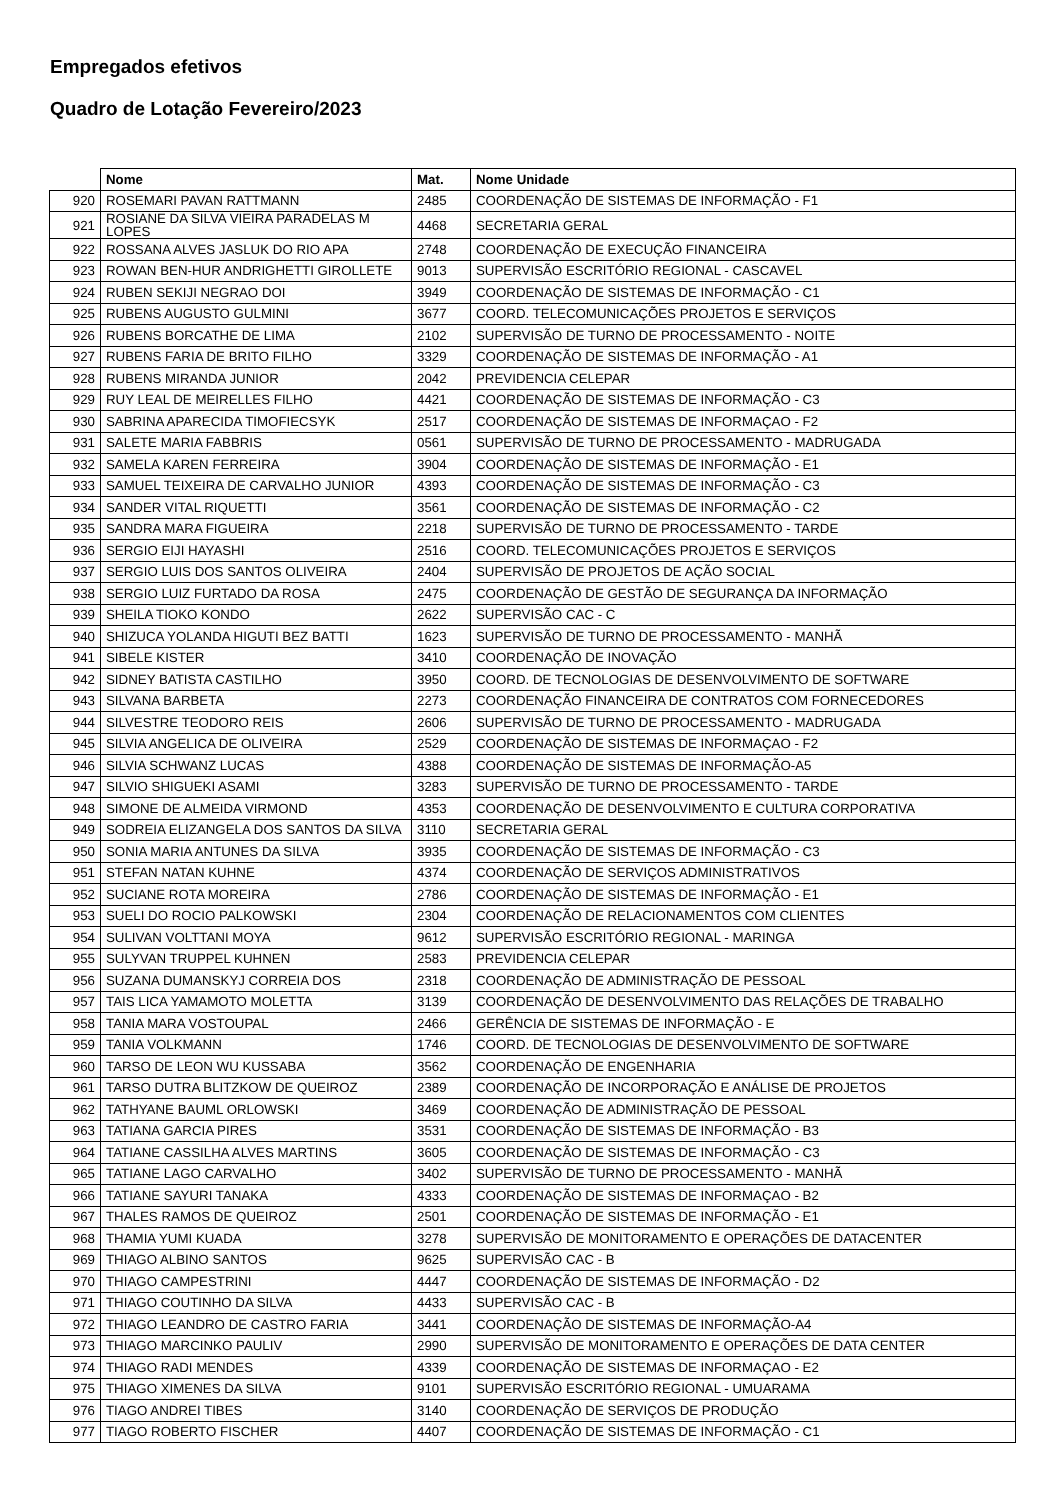Empregados efetivos
Quadro de Lotação Fevereiro/2023
| | Nome | Mat. | Nome Unidade |
| --- | --- | --- | --- |
| 920 | ROSEMARI PAVAN RATTMANN | 2485 | COORDENAÇÃO DE SISTEMAS DE INFORMAÇÃO - F1 |
| 921 | ROSIANE DA SILVA VIEIRA PARADELAS M LOPES | 4468 | SECRETARIA GERAL |
| 922 | ROSSANA ALVES JASLUK DO RIO APA | 2748 | COORDENAÇÃO DE EXECUÇÃO FINANCEIRA |
| 923 | ROWAN BEN-HUR ANDRIGHETTI GIROLLETE | 9013 | SUPERVISÃO ESCRITÓRIO REGIONAL - CASCAVEL |
| 924 | RUBEN SEKIJI NEGRAO DOI | 3949 | COORDENAÇÃO DE SISTEMAS DE INFORMAÇÃO - C1 |
| 925 | RUBENS AUGUSTO GULMINI | 3677 | COORD. TELECOMUNICAÇÕES PROJETOS E SERVIÇOS |
| 926 | RUBENS BORCATHE DE LIMA | 2102 | SUPERVISÃO DE TURNO DE PROCESSAMENTO - NOITE |
| 927 | RUBENS FARIA DE BRITO FILHO | 3329 | COORDENAÇÃO DE SISTEMAS DE INFORMAÇÃO - A1 |
| 928 | RUBENS MIRANDA JUNIOR | 2042 | PREVIDENCIA CELEPAR |
| 929 | RUY LEAL DE MEIRELLES FILHO | 4421 | COORDENAÇÃO DE SISTEMAS DE INFORMAÇÃO - C3 |
| 930 | SABRINA APARECIDA TIMOFIECSYK | 2517 | COORDENAÇÃO DE SISTEMAS DE INFORMAÇAO - F2 |
| 931 | SALETE MARIA FABBRIS | 0561 | SUPERVISÃO DE TURNO DE PROCESSAMENTO - MADRUGADA |
| 932 | SAMELA KAREN FERREIRA | 3904 | COORDENAÇÃO DE SISTEMAS DE INFORMAÇÃO - E1 |
| 933 | SAMUEL TEIXEIRA DE CARVALHO JUNIOR | 4393 | COORDENAÇÃO DE SISTEMAS DE INFORMAÇÃO - C3 |
| 934 | SANDER VITAL RIQUETTI | 3561 | COORDENAÇÃO DE SISTEMAS DE INFORMAÇÃO - C2 |
| 935 | SANDRA MARA FIGUEIRA | 2218 | SUPERVISÃO DE TURNO DE PROCESSAMENTO - TARDE |
| 936 | SERGIO EIJI HAYASHI | 2516 | COORD. TELECOMUNICAÇÕES PROJETOS E SERVIÇOS |
| 937 | SERGIO LUIS DOS SANTOS OLIVEIRA | 2404 | SUPERVISÃO DE PROJETOS DE AÇÃO SOCIAL |
| 938 | SERGIO LUIZ FURTADO DA ROSA | 2475 | COORDENAÇÃO DE GESTÃO DE SEGURANÇA DA INFORMAÇÃO |
| 939 | SHEILA TIOKO KONDO | 2622 | SUPERVISÃO CAC - C |
| 940 | SHIZUCA YOLANDA HIGUTI BEZ BATTI | 1623 | SUPERVISÃO DE TURNO DE PROCESSAMENTO - MANHÃ |
| 941 | SIBELE KISTER | 3410 | COORDENAÇÃO DE INOVAÇÃO |
| 942 | SIDNEY BATISTA CASTILHO | 3950 | COORD. DE TECNOLOGIAS DE DESENVOLVIMENTO DE SOFTWARE |
| 943 | SILVANA BARBETA | 2273 | COORDENAÇÃO FINANCEIRA DE CONTRATOS COM FORNECEDORES |
| 944 | SILVESTRE TEODORO REIS | 2606 | SUPERVISÃO DE TURNO DE PROCESSAMENTO - MADRUGADA |
| 945 | SILVIA ANGELICA DE OLIVEIRA | 2529 | COORDENAÇÃO DE SISTEMAS DE INFORMAÇAO - F2 |
| 946 | SILVIA SCHWANZ LUCAS | 4388 | COORDENAÇÃO DE SISTEMAS DE INFORMAÇÃO-A5 |
| 947 | SILVIO SHIGUEKI ASAMI | 3283 | SUPERVISÃO DE TURNO DE PROCESSAMENTO - TARDE |
| 948 | SIMONE DE ALMEIDA VIRMOND | 4353 | COORDENAÇÃO DE DESENVOLVIMENTO E CULTURA CORPORATIVA |
| 949 | SODREIA ELIZANGELA DOS SANTOS DA SILVA | 3110 | SECRETARIA GERAL |
| 950 | SONIA MARIA ANTUNES DA SILVA | 3935 | COORDENAÇÃO DE SISTEMAS DE INFORMAÇÃO - C3 |
| 951 | STEFAN NATAN KUHNE | 4374 | COORDENAÇÃO DE SERVIÇOS ADMINISTRATIVOS |
| 952 | SUCIANE ROTA MOREIRA | 2786 | COORDENAÇÃO DE SISTEMAS DE INFORMAÇÃO - E1 |
| 953 | SUELI DO ROCIO PALKOWSKI | 2304 | COORDENAÇÃO DE RELACIONAMENTOS COM CLIENTES |
| 954 | SULIVAN VOLTTANI MOYA | 9612 | SUPERVISÃO ESCRITÓRIO REGIONAL - MARINGA |
| 955 | SULYVAN TRUPPEL KUHNEN | 2583 | PREVIDENCIA CELEPAR |
| 956 | SUZANA DUMANSKYJ CORREIA DOS | 2318 | COORDENAÇÃO DE ADMINISTRAÇÃO DE PESSOAL |
| 957 | TAIS LICA YAMAMOTO MOLETTA | 3139 | COORDENAÇÃO DE DESENVOLVIMENTO DAS RELAÇÕES DE TRABALHO |
| 958 | TANIA MARA VOSTOUPAL | 2466 | GERÊNCIA DE SISTEMAS DE INFORMAÇÃO - E |
| 959 | TANIA VOLKMANN | 1746 | COORD. DE TECNOLOGIAS DE DESENVOLVIMENTO DE SOFTWARE |
| 960 | TARSO DE LEON WU KUSSABA | 3562 | COORDENAÇÃO DE ENGENHARIA |
| 961 | TARSO DUTRA BLITZKOW DE QUEIROZ | 2389 | COORDENAÇÃO DE INCORPORAÇÃO E ANÁLISE DE PROJETOS |
| 962 | TATHYANE BAUML ORLOWSKI | 3469 | COORDENAÇÃO DE ADMINISTRAÇÃO DE PESSOAL |
| 963 | TATIANA GARCIA PIRES | 3531 | COORDENAÇÃO DE SISTEMAS DE INFORMAÇÃO - B3 |
| 964 | TATIANE CASSILHA ALVES MARTINS | 3605 | COORDENAÇÃO DE SISTEMAS DE INFORMAÇÃO - C3 |
| 965 | TATIANE LAGO CARVALHO | 3402 | SUPERVISÃO DE TURNO DE PROCESSAMENTO - MANHÃ |
| 966 | TATIANE SAYURI TANAKA | 4333 | COORDENAÇÃO DE SISTEMAS DE INFORMAÇAO - B2 |
| 967 | THALES RAMOS DE QUEIROZ | 2501 | COORDENAÇÃO DE SISTEMAS DE INFORMAÇÃO - E1 |
| 968 | THAMIA YUMI KUADA | 3278 | SUPERVISÃO DE MONITORAMENTO E OPERAÇÕES DE DATACENTER |
| 969 | THIAGO ALBINO SANTOS | 9625 | SUPERVISÃO CAC - B |
| 970 | THIAGO CAMPESTRINI | 4447 | COORDENAÇÃO DE SISTEMAS DE INFORMAÇÃO - D2 |
| 971 | THIAGO COUTINHO DA SILVA | 4433 | SUPERVISÃO CAC - B |
| 972 | THIAGO LEANDRO DE CASTRO FARIA | 3441 | COORDENAÇÃO DE SISTEMAS DE INFORMAÇÃO-A4 |
| 973 | THIAGO MARCINKO PAULIV | 2990 | SUPERVISÃO DE MONITORAMENTO E OPERAÇÕES DE DATA CENTER |
| 974 | THIAGO RADI MENDES | 4339 | COORDENAÇÃO DE SISTEMAS DE INFORMAÇAO - E2 |
| 975 | THIAGO XIMENES DA SILVA | 9101 | SUPERVISÃO ESCRITÓRIO REGIONAL - UMUARAMA |
| 976 | TIAGO ANDREI TIBES | 3140 | COORDENAÇÃO DE SERVIÇOS DE PRODUÇÃO |
| 977 | TIAGO ROBERTO FISCHER | 4407 | COORDENAÇÃO DE SISTEMAS DE INFORMAÇÃO - C1 |